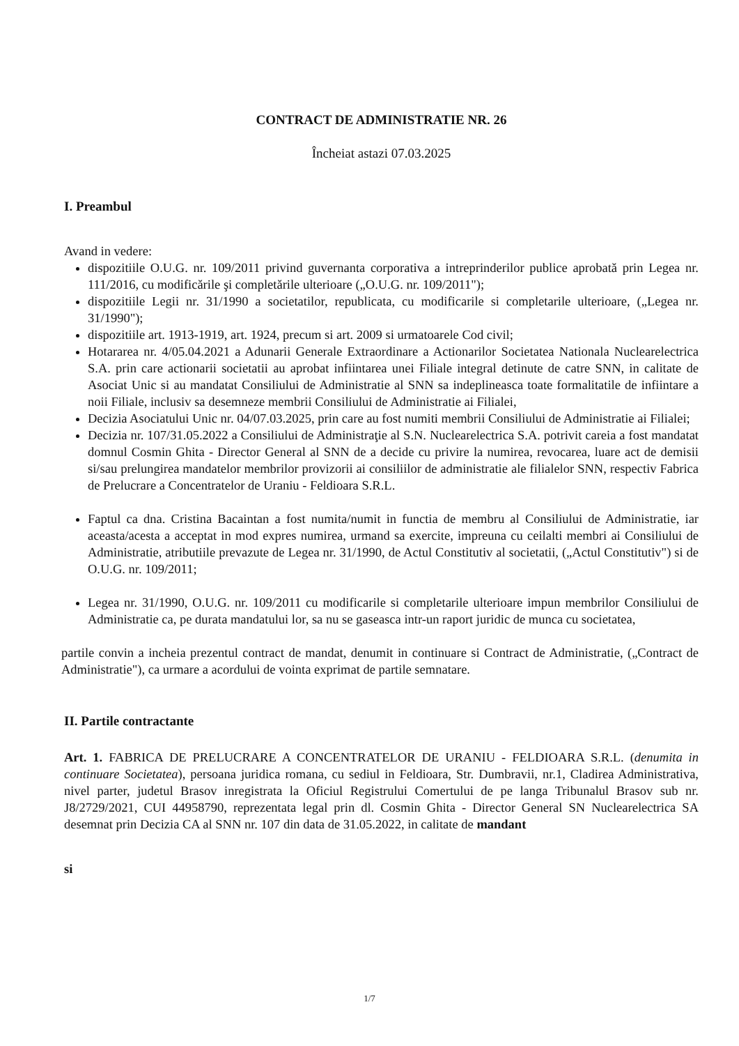CONTRACT DE ADMINISTRATIE NR. 26
Încheiat astazi 07.03.2025
I. Preambul
Avand in vedere:
dispozitiile O.U.G. nr. 109/2011 privind guvernanta corporativa a intreprinderilor publice aprobată prin Legea nr. 111/2016, cu modificările şi completările ulterioare („O.U.G. nr. 109/2011");
dispozitiile Legii nr. 31/1990 a societatilor, republicata, cu modificarile si completarile ulterioare, („Legea nr. 31/1990");
dispozitiile art. 1913-1919, art. 1924, precum si art. 2009 si urmatoarele Cod civil;
Hotararea nr. 4/05.04.2021 a Adunarii Generale Extraordinare a Actionarilor Societatea Nationala Nuclearelectrica S.A. prin care actionarii societatii au aprobat infiintarea unei Filiale integral detinute de catre SNN, in calitate de Asociat Unic si au mandatat Consiliului de Administratie al SNN sa indeplineasca toate formalitatile de infiintare a noii Filiale, inclusiv sa desemneze membrii Consiliului de Administratie ai Filialei,
Decizia Asociatului Unic nr. 04/07.03.2025, prin care au fost numiti membrii Consiliului de Administratie ai Filialei;
Decizia nr. 107/31.05.2022 a Consiliului de Administraţie al S.N. Nuclearelectrica S.A. potrivit careia a fost mandatat domnul Cosmin Ghita - Director General al SNN de a decide cu privire la numirea, revocarea, luare act de demisii si/sau prelungirea mandatelor membrilor provizorii ai consiliilor de administratie ale filialelor SNN, respectiv Fabrica de Prelucrare a Concentratelor de Uraniu - Feldioara S.R.L.
Faptul ca dna. Cristina Bacaintan a fost numita/numit in functia de membru al Consiliului de Administratie, iar aceasta/acesta a acceptat in mod expres numirea, urmand sa exercite, impreuna cu ceilalti membri ai Consiliului de Administratie, atributiile prevazute de Legea nr. 31/1990, de Actul Constitutiv al societatii, („Actul Constitutiv") si de O.U.G. nr. 109/2011;
Legea nr. 31/1990, O.U.G. nr. 109/2011 cu modificarile si completarile ulterioare impun membrilor Consiliului de Administratie ca, pe durata mandatului lor, sa nu se gaseasca intr-un raport juridic de munca cu societatea,
partile convin a incheia prezentul contract de mandat, denumit in continuare si Contract de Administratie, („Contract de Administratie"), ca urmare a acordului de vointa exprimat de partile semnatare.
II. Partile contractante
Art. 1. FABRICA DE PRELUCRARE A CONCENTRATELOR DE URANIU - FELDIOARA S.R.L. (denumita in continuare Societatea), persoana juridica romana, cu sediul in Feldioara, Str. Dumbravii, nr.1, Cladirea Administrativa, nivel parter, judetul Brasov inregistrata la Oficiul Registrului Comertului de pe langa Tribunalul Brasov sub nr. J8/2729/2021, CUI 44958790, reprezentata legal prin dl. Cosmin Ghita - Director General SN Nuclearelectrica SA desemnat prin Decizia CA al SNN nr. 107 din data de 31.05.2022, in calitate de mandant
si
1/7